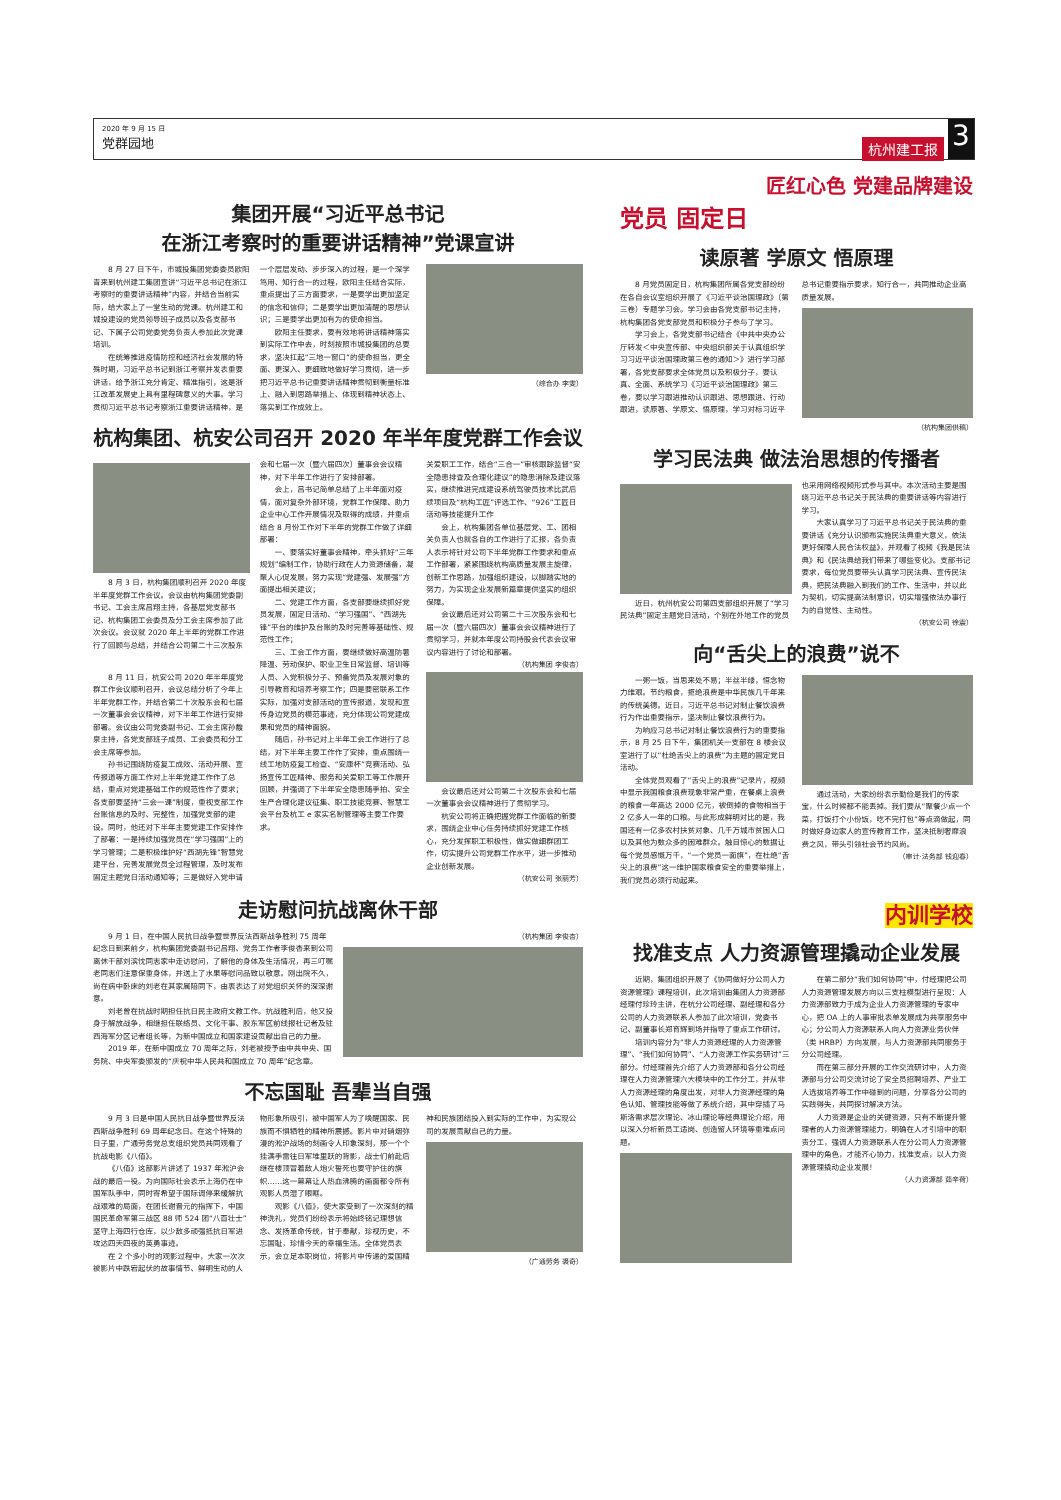2020 年 9 月 15 日
党群园地
杭州建工报 3
集团开展“习近平总书记
在浙江考察时的重要讲话精神”党课宣讲
8 月 27 日下午，市城投集团党委委员欧阳青来到杭州建工集团宣讲“习近平总书记在浙江考察时的重要讲话精神”内容，并结合当前实际，给大家上了一堂生动的党课。杭州建工和城投建设的党员领导班子成员以及各支部书记、下属子公司党委党务负责人参加此次党课培训。
在统筹推进疫情防控和经济社会发展的特殊时期，习近平总书记到浙江考察并发表重要讲话，给予浙江充分肯定、精准指引，这是浙江改革发展史上具有里程碑意义的大事。学习贯彻习近平总书记考察浙江重要讲话精神，是一个层层发动、步步深入的过程，是一个深学笃用、知行合一的过程，欧阳主任结合实际，重点提出了三方面要求，一是要学出更加坚定的信念和信仰；二是要学出更加清醒的思想认识；三是要学出更加有为的使命担当。
欧阳主任要求，要有效地将讲话精神落实到实际工作中去，时刻按照市城投集团的总要求，坚决扛起“三地一窗口”的使命担当，更全面、更深入、更细致地做好学习贯彻，进一步把习近平总书记重要讲话精神贯彻到衡量标准上、融入到思路举措上、体现到精神状态上、落实到工作成效上。
（综合办 李雯）
杭构集团、杭安公司召开 2020 年半年度党群工作会议
8 月 3 日，杭构集团顺利召开 2020 年度半年度党群工作会议。会议由杭构集团党委副书记、工会主席吕翔主持，各基层党支部书记、杭构集团工会委员及分工会主席参加了此次会议。会议就 2020 年上半年的党群工作进行了回顾与总结，并结合公司第二十三次股东会和七届一次（暨六届四次）董事会会议精神，对下半年工作进行了安排部署。
会上，吕书记简单总结了上半年面对疫情，面对复杂外部环境，党群工作保障、助力企业中心工作开展情况及取得的成绩，并重点结合 8 月份工作对下半年的党群工作做了详细部署：
一、要落实好董事会精神，牵头抓好“三年规划”编制工作，协助行政在人力资源储备，凝聚人心促发展，努力实现“党建强、发展强”方面提出相关建议；
二、党建工作方面，各支部要继续抓好党员发展，固定日活动、“学习强国”、“西湖先锋”平台的维护及台账的及时完善等基础性、规范性工作；
三、工会工作方面，要继续做好高温防暑降温、劳动保护、职业卫生日常监督、培训等关爱职工工作，结合“三合一”审核跟踪监督“安全隐患排查及合理化建议”的隐患消除及建议落实，继续推进完成建设系统驾驶员技术比武后续项目及“杭构工匠”评选工作、“926”工匠日活动等技能提升工作
会上，杭构集团各单位基层党、工、团相关负责人也就各自的工作进行了汇报，各负责人表示将针对公司下半年党群工作要求和重点工作部署，紧紧围绕杭构高质量发展主旋律，创新工作思路，加强组织建设，以脚踏实地的努力，为实现企业发展新篇章提供坚实的组织保障。
会议最后还对公司第二十三次股东会和七届一次（暨六届四次）董事会会议精神进行了贯彻学习，并就本年度公司持股会代表会议审议内容进行了讨论和部署。
（杭构集团 李俊杏）
8 月 11 日，杭安公司 2020 年半年度党群工作会议顺利召开，会议总结分析了今年上半年党群工作，并结合第二十次股东会和七届一次董事会会议精神，对下半年工作进行安排部署。会议由公司党委副书记、工会主席孙馥泉主持，各党支部班子成员、工会委员和分工会主席等参加。
孙书记围绕防疫复工成效、活动开展、宣传报道等方面工作对上半年党建工作作了总结，重点对党建基础工作的规范性作了要求；各支部要坚持“三会一课”制度，重视支部工作台账信息的及时、完整性，加强党支部的建设。同时，他还对下半年主要党建工作安排作了部署：一是持续加强党员在“学习强国”上的学习管理；二是积极维护好“西湖先锋”智慧党建平台，完善发展党员全过程管理，及时发布固定主题党日活动通知等；三是做好入党申请人员、入党积极分子、预备党员及发展对象的引导教育和培养考察工作；四是要密联系工作实际，加强对支部活动的宣传报道，发现和宣传身边党员的模范事迹，充分体现公司党建成果和党员的精神面貌。
随后，孙书记对上半年工会工作进行了总结，对下半年主要工作作了安排，重点围绕一线工地防疫复工检查、“安康杯”竞赛活动、弘扬宣传工匠精神、服务和关爱职工等工作展开回顾，并强调了下半年安全隐患随手拍、安全生产合理化建议征集、职工技能竞赛、智慧工会平台及杭工 e 家实名制管理等主要工作要求。
会议最后还对公司第二十次股东会和七届一次董事会会议精神进行了贯彻学习。
杭安公司将正确把握党群工作面临的新要求，围绕企业中心任务持续抓好党建工作核心，充分发挥职工积极性，做实做细群团工作，切实提升公司党群工作水平，进一步推动企业创新发展。
（杭安公司 张丽芳）
走访慰问抗战离休干部
9 月 1 日，在中国人民抗日战争暨世界反法西斯战争胜利 75 周年纪念日到来前夕，杭构集团党委副书记吕翔、党务工作者李俊杏来到公司离休干部刘滨忱同志家中走访慰问，了解他的身体及生活情况，再三叮嘱老同志们注意保重身体，并送上了水果等慰问品致以敬意。刚出院不久，尚在病中卧床的刘老在其家属陪同下，由衷表达了对党组织关怀的深深谢意。
刘老曾在抗战时期担任抗日民主政府文教工作。抗战胜利后，他又投身于解放战争，相继担任联络员、文化干事、胶东军区前线报社记者及驻西海军分区记者组长等，为新中国成立和国家建设贡献出自己的力量。
2019 年，在新中国成立 70 周年之际，刘老被授予由中共中央、国务院、中央军委颁发的“庆祝中华人民共和国成立 70 周年”纪念章。
（杭构集团 李俊杏）
不忘国耻 吾辈当自强
9 月 3 日是中国人民抗日战争暨世界反法西斯战争胜利 69 周年纪念日。在这个特殊的日子里，广通劳务党总支组织党员共同观看了抗战电影《八佰》。
《八佰》这部影片讲述了 1937 年淞沪会战的最后一役。为向国际社会表示上海仍在中国军队手中，同时寄希望于国际调停来缓解抗战艰难的局面，在团长谢晋元的指挥下，中国国民革命军第三战区 88 师 524 团“八百壮士”坚守上海四行仓库，以少敌多顽强抵抗日军进攻达四天四夜的英勇事迹。
在 2 个多小时的观影过程中，大家一次次被影片中跌宕起伏的故事情节、鲜明生动的人物形象所吸引，被中国军人为了唤醒国家、民族而不惧牺牲的精神所震撼。影片中对硝烟弥漫的淞沪战场的刻画令人印象深刻，那一个个挂满手雷往日军堆里跃的背影，战士们前赴后继在楼顶冒着敌人炮火誓死也要守护住的旗帜……这一幕幕让人热血沸腾的画面都令所有观影人员湿了眼眶。
观影《八佰》，使大家受到了一次深刻的精神洗礼，党员们纷纷表示将始终铭记理想信念、发扬革命传统，甘于奉献，珍视历史，不忘国耻，珍惜今天的幸福生活。全体党员表示，会立足本职岗位，将影片中传递的爱国精神和民族团结投入到实际的工作中，为实现公司的发展贡献自己的力量。
（广通劳务 裘奇）
匠红心色 党建品牌建设
党员 固定日
读原著 学原文 悟原理
8 月党员固定日，杭构集团所属各党支部纷纷在各自会议室组织开展了《习近平谈治国理政》（第三卷）专题学习会。学习会由各党支部书记主持，杭构集团各党支部党员和积极分子参与了学习。
学习会上，各党支部书记结合《中共中央办公厅转发＜中央宣传部、中央组织部关于认真组织学习习近平谈治国理政第三卷的通知＞》进行学习部署，各党支部要求全体党员以及积极分子，要认真、全面、系统学习《习近平谈治国理政》第三卷，要以学习跟进推动认识跟进、思想跟进、行动跟进，读原著、学原文、悟原理，学习对标习近平总书记重要指示要求，知行合一，共同推动企业高质量发展。
（杭构集团供稿）
学习民法典 做法治思想的传播者
近日，杭州杭安公司第四支部组织开展了“学习民法典”固定主题党日活动，个别在外地工作的党员也采用网络视频形式参与其中。本次活动主要是围绕习近平总书记关于民法典的重要讲话等内容进行学习。
大家认真学习了习近平总书记关于民法典的重要讲话《充分认识颁布实施民法典重大意义，依法更好保障人民合法权益》，并观看了视频《我是民法典》和《民法典给我们带来了哪些变化》。支部书记要求，每位党员要带头认真学习民法典、宣传民法典，把民法典融入到我们的工作、生活中，并以此为契机，切实提高法制意识，切实增强依法办事行为的自觉性、主动性。
（杭安公司 徐震）
向“舌尖上的浪费”说不
一粥一饭，当思来处不易；半丝半缕，恒念物力维艰。节约粮食，拒绝浪费是中华民族几千年来的传统美德。近日，习近平总书记对制止餐饮浪费行为作出重要指示，坚决制止餐饮浪费行为。
为响应习总书记对制止餐饮浪费行为的重要指示，8 月 25 日下午，集团机关一支部在 8 楼会议室进行了以“杜绝舌尖上的浪费”为主题的固定党日活动。
全体党员观看了“舌尖上的浪费”记录片，视频中显示我国粮食浪费现象非常严重，在餐桌上浪费的粮食一年高达 2000 亿元，被倒掉的食物相当于 2 亿多人一年的口粮。与此形成鲜明对比的是，我国还有一亿多农村扶贫对象、几千万城市贫困人口以及其他为数众多的困难群众。触目惊心的数据让每个党员感慨万千，“一个党员一面旗”，在杜绝“舌尖上的浪费”这一维护国家粮食安全的重要举措上，我们党员必须行动起来。
通过活动，大家纷纷表示勤俭是我们的传家宝，什么时候都不能丢掉。我们要从“聚餐少点一个菜，打饭打个小份饭，吃不完打包”等点滴做起，同时做好身边家人的宣传教育工作，坚决抵制奢靡浪费之风，带头引领社会节约风尚。
（审计·法务部 钱迎春）
内训学校
找准支点 人力资源管理撬动企业发展
近期，集团组织开展了《协同做好分公司人力资源管理》课程培训，此次培训由集团人力资源部经理付珍玲主讲，在杭分公司经理、副经理和各分公司的人力资源联系人参加了此次培训，党委书记、副董事长郑育辉到场并指导了重点工作研讨。
培训内容分为“非人力资源经理的人力资源管理”、“我们如何协同”、“人力资源工作实务研讨”三部分。付经理首先介绍了人力资源部和各分公司经理在人力资源管理六大模块中的工作分工，并从非人力资源经理的角度出发，对非人力资源经理的角色认知、管理技能等做了系统介绍，其中穿插了马斯洛需求层次理论、冰山理论等经典理论介绍，用以深入分析新员工适岗、创造留人环境等重难点问题。
在第二部分“我们如何协同”中，付经理把公司人力资源管理发展方向以三支柱模型进行呈现：人力资源部致力于成为企业人力资源管理的专家中心，把 OA 上的人事审批表单发展成为共享服务中心；分公司人力资源联系人向人力资源业务伙伴（类 HRBP）方向发展，与人力资源部共同服务于分公司经理。
而在第三部分开展的工作交流研讨中，人力资源部与分公司交流讨论了安全员招聘培养、产业工人选拔培养等工作中碰到的问题，分享各分公司的实践得失，共同探讨解决方法。
人力资源是企业的关键资源，只有不断提升管理者的人力资源管理能力，明确在人才引培中的职责分工，强调人力资源联系人在分公司人力资源管理中的角色，才能齐心协力，找准支点，以人力资源管理撬动企业发展！
（人力资源部 茹辛荷）